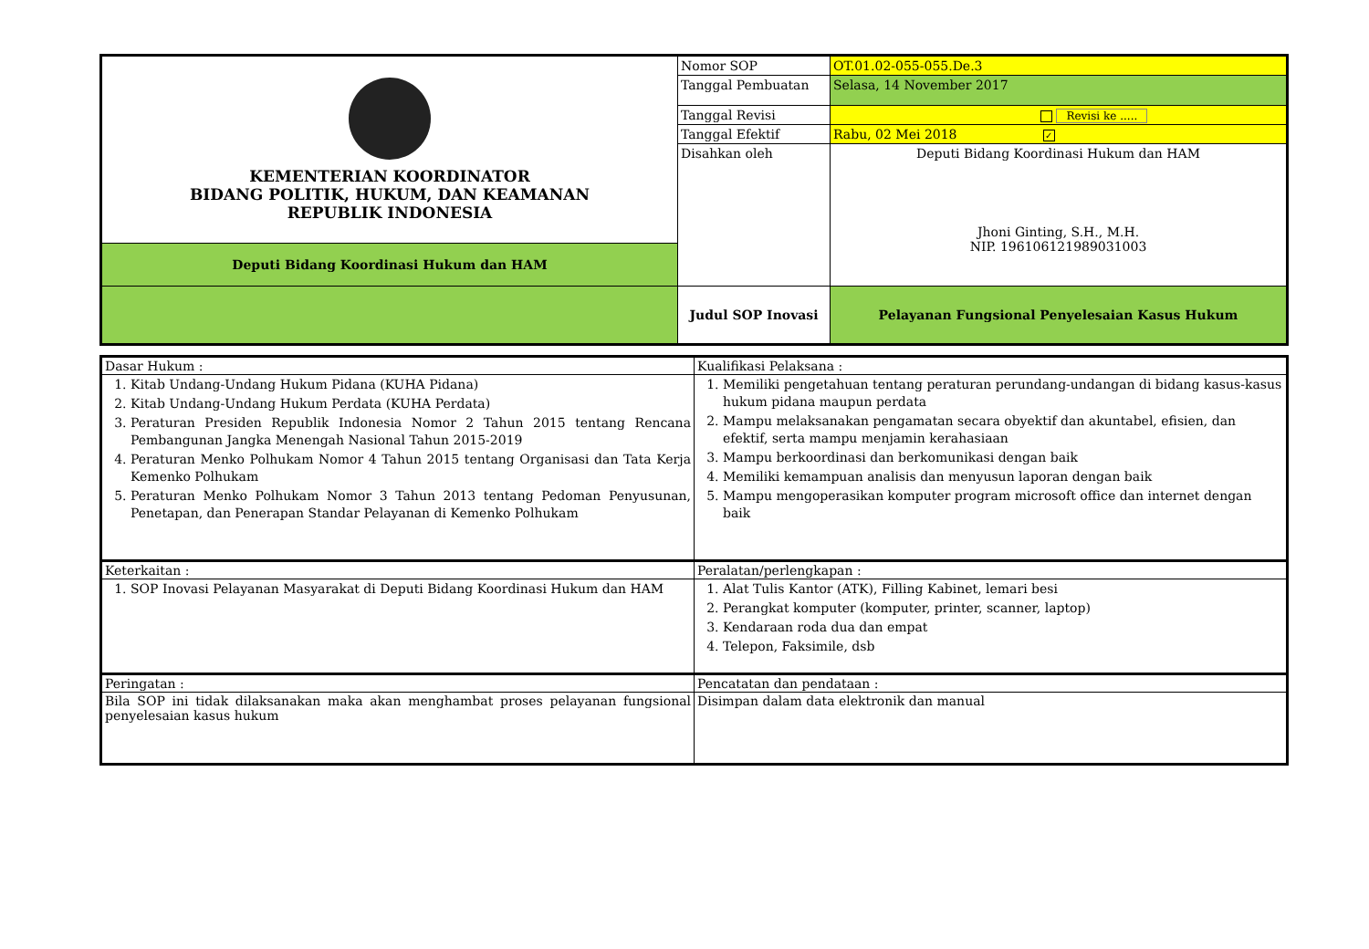| KEMENTERIAN KOORDINATOR BIDANG POLITIK, HUKUM, DAN KEAMANAN REPUBLIK INDONESIA | Nomor SOP | OT.01.02-055-055.De.3 |
| | Tanggal Pembuatan | Selasa, 14 November 2017 |
| | Tanggal Revisi | Revisi ke ..... |
| | Tanggal Efektif | Rabu, 02 Mei 2018 ✓ |
| | Disahkan oleh | Deputi Bidang Koordinasi Hukum dan HAM Jhoni Ginting, S.H., M.H. NIP. 196106121989031003 |
| Deputi Bidang Koordinasi Hukum dan HAM | | |
| | Judul SOP Inovasi | Pelayanan Fungsional Penyelesaian Kasus Hukum |
| Dasar Hukum : | Kualifikasi Pelaksana : |
| 1. Kitab Undang-Undang Hukum Pidana (KUHA Pidana) 2. Kitab Undang-Undang Hukum Perdata (KUHA Perdata) 3. Peraturan Presiden Republik Indonesia Nomor 2 Tahun 2015 tentang Rencana Pembangunan Jangka Menengah Nasional Tahun 2015-2019 4. Peraturan Menko Polhukam Nomor 4 Tahun 2015 tentang Organisasi dan Tata Kerja Kemenko Polhukam 5. Peraturan Menko Polhukam Nomor 3 Tahun 2013 tentang Pedoman Penyusunan, Penetapan, dan Penerapan Standar Pelayanan di Kemenko Polhukam | 1. Memiliki pengetahuan tentang peraturan perundang-undangan di bidang kasus-kasus hukum pidana maupun perdata 2. Mampu melaksanakan pengamatan secara obyektif dan akuntabel, efisien, dan efektif, serta mampu menjamin kerahasiaan 3. Mampu berkoordinasi dan berkomunikasi dengan baik 4. Memiliki kemampuan analisis dan menyusun laporan dengan baik 5. Mampu mengoperasikan komputer program microsoft office dan internet dengan baik |
| Keterkaitan : | Peralatan/perlengkapan : |
| 1. SOP Inovasi Pelayanan Masyarakat di Deputi Bidang Koordinasi Hukum dan HAM | 1. Alat Tulis Kantor (ATK), Filling Kabinet, lemari besi 2. Perangkat komputer (komputer, printer, scanner, laptop) 3. Kendaraan roda dua dan empat 4. Telepon, Faksimile, dsb |
| Peringatan : | Pencatatan dan pendataan : |
| Bila SOP ini tidak dilaksanakan maka akan menghambat proses pelayanan fungsional penyelesaian kasus hukum | Disimpan dalam data elektronik dan manual |